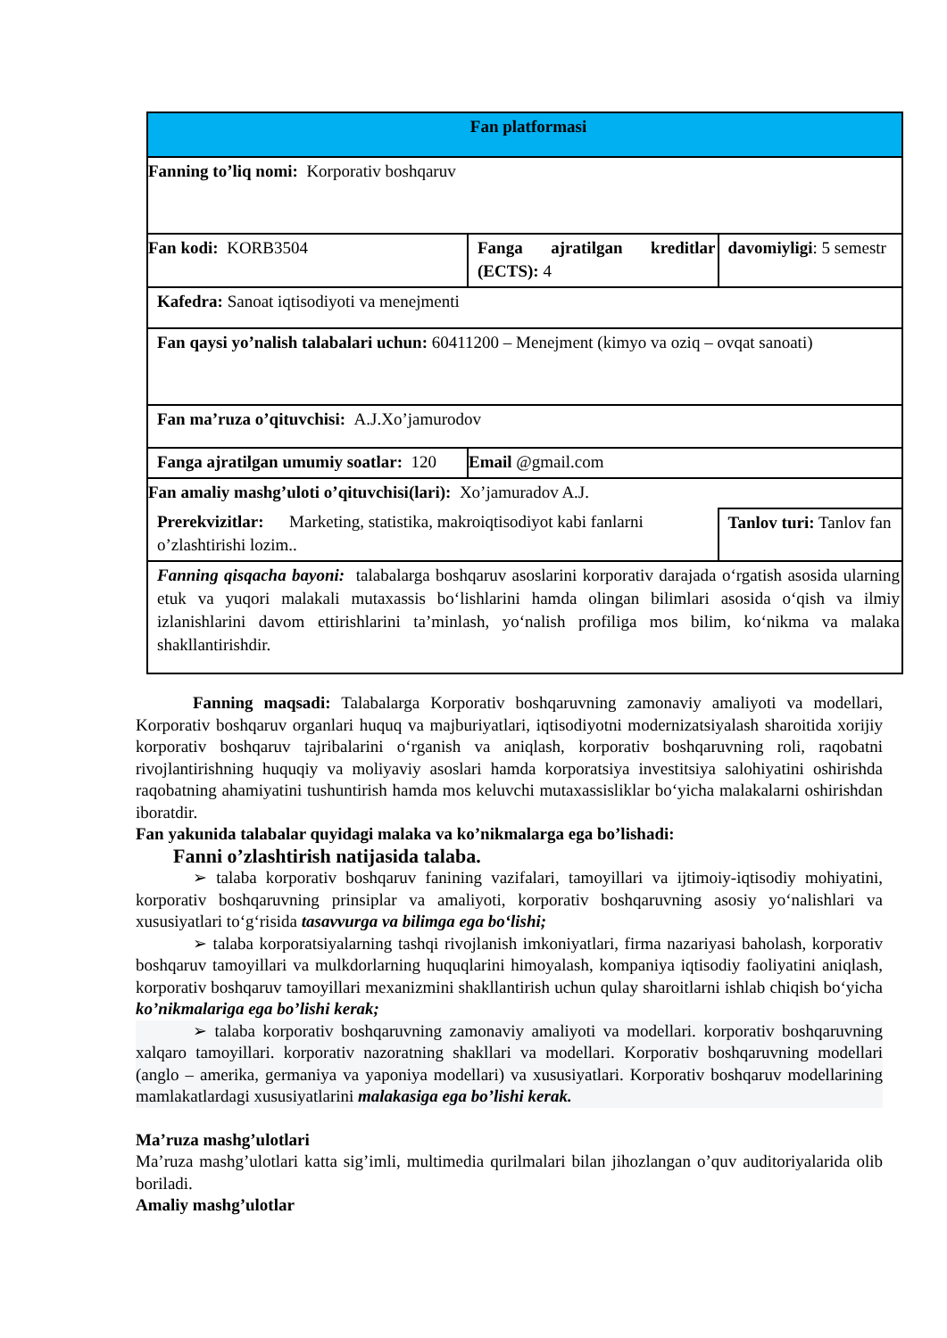| Fan platformasi | | |
| Fanning to’liq nomi: Korporativ boshqaruv | | |
| Fan kodi: KORB3504 | Fanga ajratilgan kreditlar (ECTS): 4 | davomiyligi : 5 semestr |
| Kafedra: Sanoat iqtisodiyoti va menejmenti | | |
| Fan qaysi yo’nalish talabalari uchun: 60411200 – Menejment (kimyo va oziq – ovqat sanoati) | | |
| Fan ma’ruza o’qituvchisi: A.J.Xo’jamurodov | | |
| Fanga ajratilgan umumiy soatlar: 120 | Email @gmail.com | |
| Fan amaliy mashg’uloti o’qituvchisi(lari): Xo’jamuradov A.J. | | |
| Prerekvizitlar: Marketing, statistika, makroiqtisodiyot kabi fanlarni o’zlashtirishi lozim.. | | Tanlov turi: Tanlov fan |
| Fanning qisqacha bayoni: talabalarga boshqaruv asoslarini korporativ darajada o‘rgatish asosida ularning etuk va yuqori malakali mutaxassis bo‘lishlarini hamda olingan bilimlari asosida o‘qish va ilmiy izlanishlarini davom ettirishlarini ta’minlash, yo‘nalish profiliga mos bilim, ko‘nikma va malaka shakllantirishdir. | | |
Fanning maqsadi: Talabalarga Korporativ boshqaruvning zamonaviy amaliyoti va modellari, Korporativ boshqaruv organlari huquq va majburiyatlari, iqtisodiyotni modernizatsiyalash sharoitida xorijiy korporativ boshqaruv tajribalarini o‘rganish va aniqlash, korporativ boshqaruvning roli, raqobatni rivojlantirishning huquqiy va moliyaviy asoslari hamda korporatsiya investitsiya salohiyatini oshirishda raqobatning ahamiyatini tushuntirish hamda mos keluvchi mutaxassisliklar bo‘yicha malakalarni oshirishdan iboratdir.
Fan yakunida talabalar quyidagi malaka va ko’nikmalarga ega bo’lishadi:
Fanni o’zlashtirish natijasida talaba.
➢ talaba korporativ boshqaruv fanining vazifalari, tamoyillari va ijtimoiy-iqtisodiy mohiyatini, korporativ boshqaruvning prinsiplar va amaliyoti, korporativ boshqaruvning asosiy yo‘nalishlari va xususiyatlari to‘g‘risida tasavvurga va bilimga ega bo‘lishi;
➢ talaba korporatsiyalarning tashqi rivojlanish imkoniyatlari, firma nazariyasi baholash, korporativ boshqaruv tamoyillari va mulkdorlarning huquqlarini himoyalash, kompaniya iqtisodiy faoliyatini aniqlash, korporativ boshqaruv tamoyillari mexanizmini shakllantirish uchun qulay sharoitlarni ishlab chiqish bo‘yicha ko’nikmalariga ega bo’lishi kerak;
➢ talaba korporativ boshqaruvning zamonaviy amaliyoti va modellari. korporativ boshqaruvning xalqaro tamoyillari. korporativ nazoratning shakllari va modellari. Korporativ boshqaruvning modellari (anglo – amerika, germaniya va yaponiya modellari) va xususiyatlari. Korporativ boshqaruv modellarining mamlakatlardagi xususiyatlarini malakasiga ega bo’lishi kerak.
Ma’ruza mashg’ulotlari
Ma’ruza mashg’ulotlari katta sig’imli, multimedia qurilmalari bilan jihozlangan o’quv auditoriyalarida olib boriladi.
Amaliy mashg’ulotlar